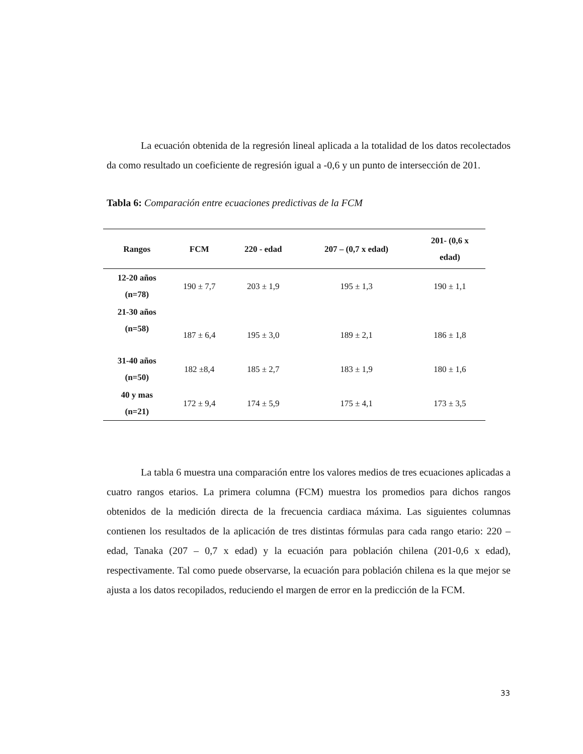La ecuación obtenida de la regresión lineal aplicada a la totalidad de los datos recolectados da como resultado un coeficiente de regresión igual a -0,6 y un punto de intersección de 201.
Tabla 6: Comparación entre ecuaciones predictivas de la FCM
| Rangos | FCM | 220 - edad | 207 – (0,7 x edad) | 201- (0,6 x edad) |
| --- | --- | --- | --- | --- |
| 12-20 años (n=78) | 190 ± 7,7 | 203 ± 1,9 | 195 ± 1,3 | 190 ± 1,1 |
| 21-30 años (n=58) | 187 ± 6,4 | 195 ± 3,0 | 189 ± 2,1 | 186 ± 1,8 |
| 31-40 años (n=50) | 182 ±8,4 | 185 ± 2,7 | 183 ± 1,9 | 180 ± 1,6 |
| 40 y mas (n=21) | 172 ± 9,4 | 174 ± 5,9 | 175 ± 4,1 | 173 ± 3,5 |
La tabla 6 muestra una comparación entre los valores medios de tres ecuaciones aplicadas a cuatro rangos etarios. La primera columna (FCM) muestra los promedios para dichos rangos obtenidos de la medición directa de la frecuencia cardiaca máxima. Las siguientes columnas contienen los resultados de la aplicación de tres distintas fórmulas para cada rango etario: 220 – edad, Tanaka (207 – 0,7 x edad) y la ecuación para población chilena (201-0,6 x edad), respectivamente. Tal como puede observarse, la ecuación para población chilena es la que mejor se ajusta a los datos recopilados, reduciendo el margen de error en la predicción de la FCM.
33